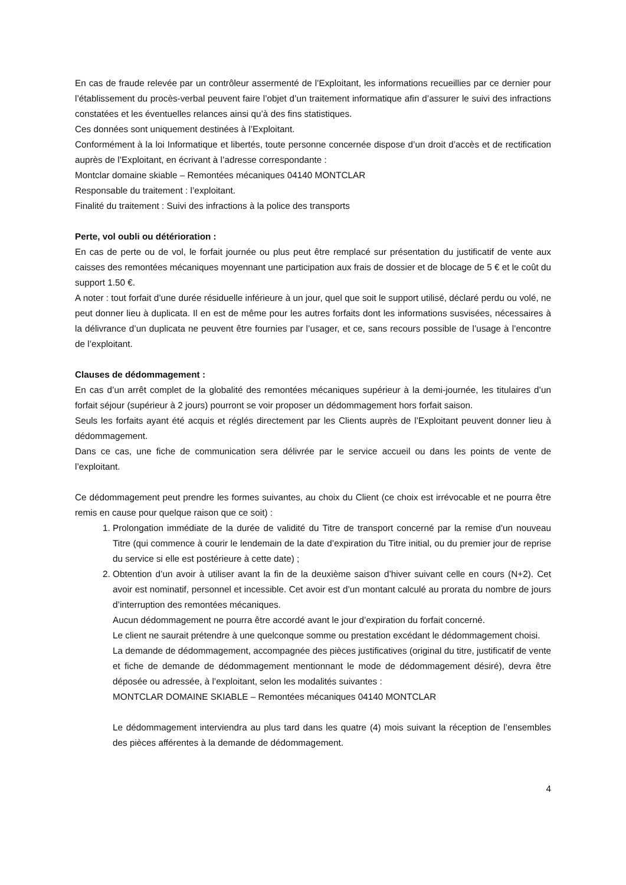En cas de fraude relevée par un contrôleur assermenté de l’Exploitant, les informations recueillies par ce dernier pour l’établissement du procès-verbal peuvent faire l’objet d’un traitement informatique afin d’assurer le suivi des infractions constatées et les éventuelles relances ainsi qu’à des fins statistiques.
Ces données sont uniquement destinées à l’Exploitant.
Conformément à la loi Informatique et libertés, toute personne concernée dispose d’un droit d’accès et de rectification auprès de l’Exploitant, en écrivant à l’adresse correspondante :
Montclar domaine skiable – Remontées mécaniques 04140 MONTCLAR
Responsable du traitement : l’exploitant.
Finalité du traitement : Suivi des infractions à la police des transports
Perte, vol oubli ou détérioration :
En cas de perte ou de vol, le forfait journée ou plus peut être remplacé sur présentation du justificatif de vente aux caisses des remontées mécaniques moyennant une participation aux frais de dossier et de blocage de 5 € et le coût du support 1.50 €.
A noter : tout forfait d’une durée résiduelle inférieure à un jour, quel que soit le support utilisé, déclaré perdu ou volé, ne peut donner lieu à duplicata. Il en est de même pour les autres forfaits dont les informations susvisées, nécessaires à la délivrance d’un duplicata ne peuvent être fournies par l’usager, et ce, sans recours possible de l’usage à l’encontre de l’exploitant.
Clauses de dédommagement :
En cas d’un arrêt complet de la globalité des remontées mécaniques supérieur à la demi-journée, les titulaires d’un forfait séjour (supérieur à 2 jours) pourront se voir proposer un dédommagement hors forfait saison.
Seuls les forfaits ayant été acquis et réglés directement par les Clients auprès de l’Exploitant peuvent donner lieu à dédommagement.
Dans ce cas, une fiche de communication sera délivrée par le service accueil ou dans les points de vente de l’exploitant.
Ce dédommagement peut prendre les formes suivantes, au choix du Client (ce choix est irrévocable et ne pourra être remis en cause pour quelque raison que ce soit) :
1. Prolongation immédiate de la durée de validité du Titre de transport concerné par la remise d’un nouveau Titre (qui commence à courir le lendemain de la date d’expiration du Titre initial, ou du premier jour de reprise du service si elle est postérieure à cette date) ;
2. Obtention d’un avoir à utiliser avant la fin de la deuxième saison d’hiver suivant celle en cours (N+2). Cet avoir est nominatif, personnel et incessible. Cet avoir est d’un montant calculé au prorata du nombre de jours d’interruption des remontées mécaniques.
Aucun dédommagement ne pourra être accordé avant le jour d’expiration du forfait concerné.
Le client ne saurait prétendre à une quelconque somme ou prestation excédant le dédommagement choisi.
La demande de dédommagement, accompagnée des pièces justificatives (original du titre, justificatif de vente et fiche de demande de dédommagement mentionnant le mode de dédommagement désiré), devra être déposée ou adressée, à l’exploitant, selon les modalités suivantes :
MONTCLAR DOMAINE SKIABLE – Remontées mécaniques 04140 MONTCLAR
Le dédommagement interviendra au plus tard dans les quatre (4) mois suivant la réception de l’ensembles des pièces afférentes à la demande de dédommagement.
4